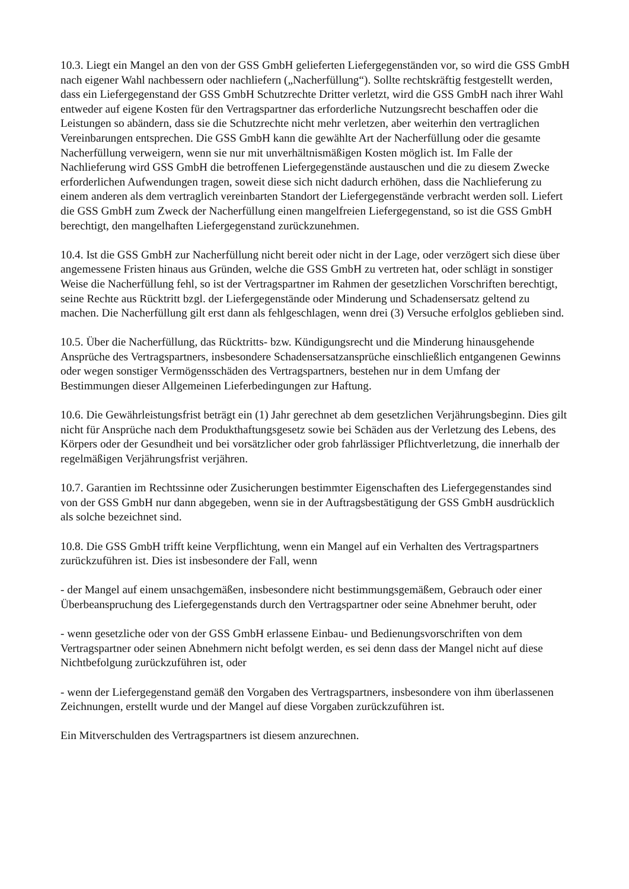10.3. Liegt ein Mangel an den von der GSS GmbH gelieferten Liefergegenständen vor, so wird die GSS GmbH nach eigener Wahl nachbessern oder nachliefern („Nacherfüllung“). Sollte rechtskräftig festgestellt werden, dass ein Liefergegenstand der GSS GmbH Schutzrechte Dritter verletzt, wird die GSS GmbH nach ihrer Wahl entweder auf eigene Kosten für den Vertragspartner das erforderliche Nutzungsrecht beschaffen oder die Leistungen so abändern, dass sie die Schutzrechte nicht mehr verletzen, aber weiterhin den vertraglichen Vereinbarungen entsprechen. Die GSS GmbH kann die gewählte Art der Nacherfüllung oder die gesamte Nacherfüllung verweigern, wenn sie nur mit unverhältnismäßigen Kosten möglich ist. Im Falle der Nachlieferung wird GSS GmbH die betroffenen Liefergegenstände austauschen und die zu diesem Zwecke erforderlichen Aufwendungen tragen, soweit diese sich nicht dadurch erhöhen, dass die Nachlieferung zu einem anderen als dem vertraglich vereinbarten Standort der Liefergegenstände verbracht werden soll. Liefert die GSS GmbH zum Zweck der Nacherfüllung einen mangelfreien Liefergegenstand, so ist die GSS GmbH berechtigt, den mangelhaften Liefergegenstand zurückzunehmen.
10.4. Ist die GSS GmbH zur Nacherfüllung nicht bereit oder nicht in der Lage, oder verzögert sich diese über angemessene Fristen hinaus aus Gründen, welche die GSS GmbH zu vertreten hat, oder schlägt in sonstiger Weise die Nacherfüllung fehl, so ist der Vertragspartner im Rahmen der gesetzlichen Vorschriften berechtigt, seine Rechte aus Rücktritt bzgl. der Liefergegenstände oder Minderung und Schadensersatz geltend zu machen. Die Nacherfüllung gilt erst dann als fehlgeschlagen, wenn drei (3) Versuche erfolglos geblieben sind.
10.5. Über die Nacherfüllung, das Rücktritts- bzw. Kündigungsrecht und die Minderung hinausgehende Ansprüche des Vertragspartners, insbesondere Schadensersatzansprüche einschließlich entgangenen Gewinns oder wegen sonstiger Vermögensschäden des Vertragspartners, bestehen nur in dem Umfang der Bestimmungen dieser Allgemeinen Lieferbedingungen zur Haftung.
10.6. Die Gewährleistungsfrist beträgt ein (1) Jahr gerechnet ab dem gesetzlichen Verjährungsbeginn. Dies gilt nicht für Ansprüche nach dem Produkthaftungsgesetz sowie bei Schäden aus der Verletzung des Lebens, des Körpers oder der Gesundheit und bei vorsätzlicher oder grob fahrlässiger Pflichtverletzung, die innerhalb der regelmäßigen Verjährungsfrist verjähren.
10.7. Garantien im Rechtssinne oder Zusicherungen bestimmter Eigenschaften des Liefergegenstandes sind von der GSS GmbH nur dann abgegeben, wenn sie in der Auftragsbestätigung der GSS GmbH ausdrücklich als solche bezeichnet sind.
10.8. Die GSS GmbH trifft keine Verpflichtung, wenn ein Mangel auf ein Verhalten des Vertragspartners zurückzuführen ist. Dies ist insbesondere der Fall, wenn
- der Mangel auf einem unsachgemäßen, insbesondere nicht bestimmungsgemäßem, Gebrauch oder einer Überbeanspruchung des Liefergegenstands durch den Vertragspartner oder seine Abnehmer beruht, oder
- wenn gesetzliche oder von der GSS GmbH erlassene Einbau- und Bedienungsvorschriften von dem Vertragspartner oder seinen Abnehmern nicht befolgt werden, es sei denn dass der Mangel nicht auf diese Nichtbefolgung zurückzuführen ist, oder
- wenn der Liefergegenstand gemäß den Vorgaben des Vertragspartners, insbesondere von ihm überlassenen Zeichnungen, erstellt wurde und der Mangel auf diese Vorgaben zurückzuführen ist.
Ein Mitverschulden des Vertragspartners ist diesem anzurechnen.